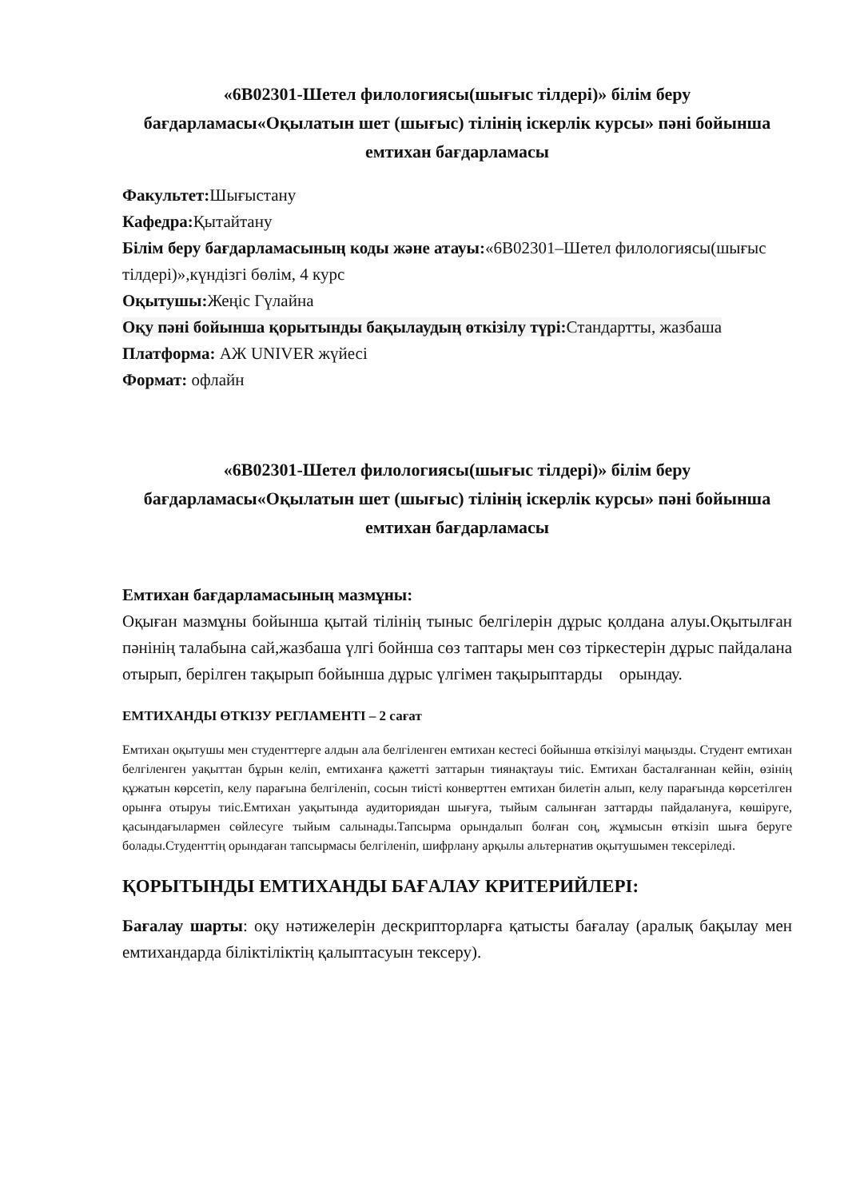«6В02301-Шетел филологиясы(шығыс тілдері)» білім беру бағдарламасы«Оқылатын шет (шығыс) тілінің іскерлік курсы» пәні бойынша емтихан бағдарламасы
Факультет: Шығыстану
Кафедра: Қытайтану
Білім беру бағдарламасының коды және атауы:«6В02301–Шетел филологиясы(шығыс тілдері)»,күндізгі бөлім, 4 курс
Оқытушы: Жеңіс Гүлайна
Оқу пәні бойынша қорытынды бақылаудың өткізілу түрі: Стандартты, жазбаша
Платформа: АЖ UNIVER жүйесі
Формат: офлайн
«6В02301-Шетел филологиясы(шығыс тілдері)» білім беру бағдарламасы«Оқылатын шет (шығыс) тілінің іскерлік курсы» пәні бойынша емтихан бағдарламасы
Емтихан бағдарламасының мазмұны:
Оқыған мазмұны бойынша қытай тілінің тыныс белгілерін дұрыс қолдана алуы.Оқытылған пәнінің талабына сай,жазбаша үлгі бойнша сөз таптары мен сөз тіркестерін дұрыс пайдалана отырып, берілген тақырып бойынша дұрыс үлгімен тақырыптарды орындау.
ЕМТИХАНДЫ ӨТКІЗУ РЕГЛАМЕНТІ – 2 сағат
Емтихан оқытушы мен студенттерге алдын ала белгіленген емтихан кестесі бойынша өткізілуі маңызды. Студент емтихан белгіленген уақыттан бұрын келіп, емтиханға қажетті заттарын тиянақтауы тиіс. Емтихан басталғаннан кейін, өзінің құжатын көрсетіп, келу парағына белгіленіп, сосын тиісті конверттен емтихан билетін алып, келу парағында көрсетілген орынға отыруы тиіс.Емтихан уақытында аудиториядан шығуға, тыйым салынған заттарды пайдалануға, көшіруге, қасындағылармен сөйлесуге тыйым салынады.Тапсырма орындалып болған соң, жұмысын өткізіп шыға беруге болады.Студенттің орындаған тапсырмасы белгіленіп, шифрлану арқылы альтернатив оқытушымен тексеріледі.
ҚОРЫТЫНДЫ ЕМТИХАНДЫ БАҒАЛАУ КРИТЕРИЙЛЕРІ:
Бағалау шарты: оқу нәтижелерін дескрипторларға қатысты бағалау (аралық бақылау мен емтихандарда біліктіліктің қалыптасуын тексеру).